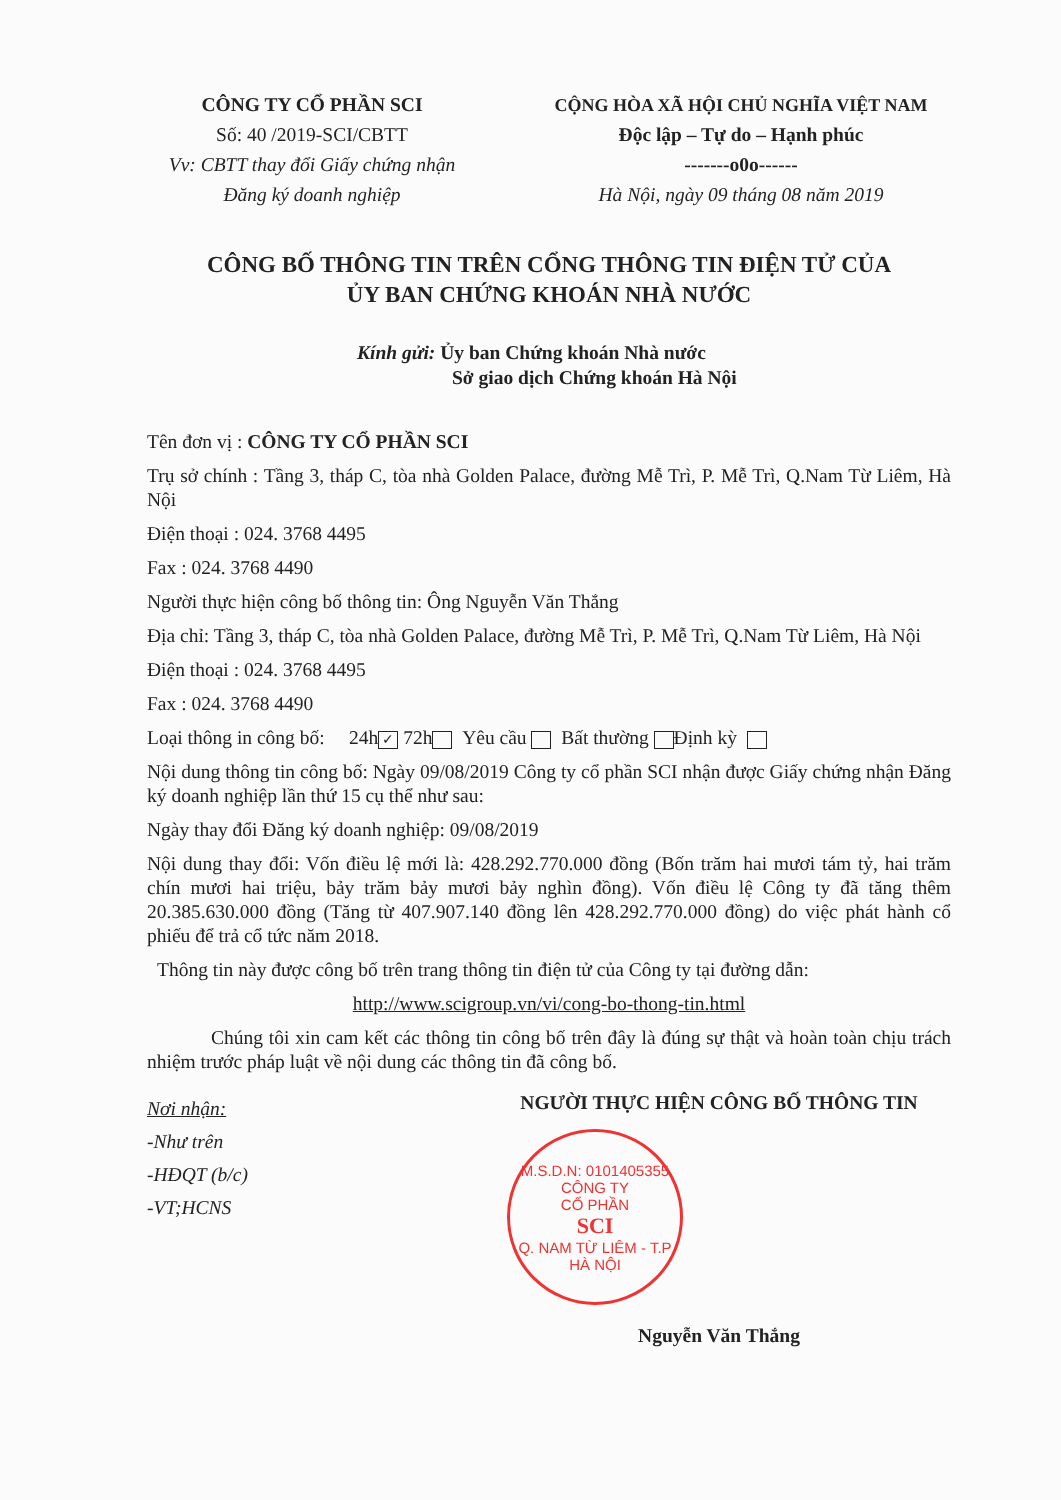CÔNG TY CỔ PHẦN SCI
Số: 40 /2019-SCI/CBTT
Vv: CBTT thay đổi Giấy chứng nhận
Đăng ký doanh nghiệp
CỘNG HÒA XÃ HỘI CHỦ NGHĨA VIỆT NAM
Độc lập – Tự do – Hạnh phúc
-------o0o------
Hà Nội, ngày 09 tháng 08 năm 2019
CÔNG BỐ THÔNG TIN TRÊN CỔNG THÔNG TIN ĐIỆN TỬ CỦA
ỦY BAN CHỨNG KHOÁN NHÀ NƯỚC
Kính gửi: Ủy ban Chứng khoán Nhà nước
Sở giao dịch Chứng khoán Hà Nội
Tên đơn vị : CÔNG TY CỔ PHẦN SCI
Trụ sở chính : Tầng 3, tháp C, tòa nhà Golden Palace, đường Mễ Trì, P. Mễ Trì, Q.Nam Từ Liêm, Hà Nội
Điện thoại : 024. 3768 4495
Fax : 024. 3768 4490
Người thực hiện công bố thông tin: Ông Nguyễn Văn Thắng
Địa chỉ: Tầng 3, tháp C, tòa nhà Golden Palace, đường Mễ Trì, P. Mễ Trì, Q.Nam Từ Liêm, Hà Nội
Điện thoại : 024. 3768 4495
Fax : 024. 3768 4490
Loại thông in công bố: 24h ✓ 72h Yêu cầu Bất thường Định kỳ
Nội dung thông tin công bố: Ngày 09/08/2019 Công ty cổ phần SCI nhận được Giấy chứng nhận Đăng ký doanh nghiệp lần thứ 15 cụ thể như sau:
Ngày thay đổi Đăng ký doanh nghiệp: 09/08/2019
Nội dung thay đổi: Vốn điều lệ mới là: 428.292.770.000 đồng (Bốn trăm hai mươi tám tỷ, hai trăm chín mươi hai triệu, bảy trăm bảy mươi bảy nghìn đồng). Vốn điều lệ Công ty đã tăng thêm 20.385.630.000 đồng (Tăng từ 407.907.140 đồng lên 428.292.770.000 đồng) do việc phát hành cổ phiếu để trả cổ tức năm 2018.
Thông tin này được công bố trên trang thông tin điện tử của Công ty tại đường dẫn:
http://www.scigroup.vn/vi/cong-bo-thong-tin.html
Chúng tôi xin cam kết các thông tin công bố trên đây là đúng sự thật và hoàn toàn chịu trách nhiệm trước pháp luật về nội dung các thông tin đã công bố.
Nơi nhận:
-Như trên
-HĐQT (b/c)
-VT;HCNS
NGƯỜI THỰC HIỆN CÔNG BỐ THÔNG TIN
M.S.D.N: 0101405355
CÔNG TY
CỔ PHẦN
SCI
Q. NAM TỪ LIÊM - T.P HÀ NỘI
Nguyễn Văn Thắng